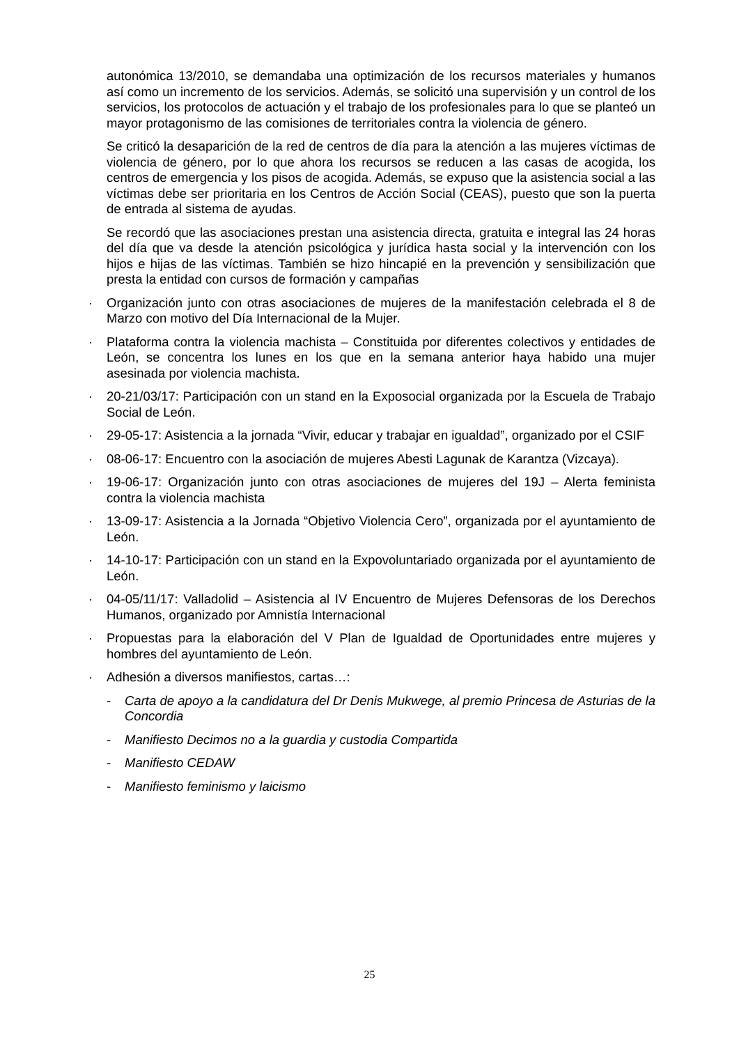autonómica 13/2010, se demandaba una optimización de los recursos materiales y humanos así como un incremento de los servicios. Además, se solicitó una supervisión y un control de los servicios, los protocolos de actuación y el trabajo de los profesionales para lo que se planteó un mayor protagonismo de las comisiones de territoriales contra la violencia de género.
Se criticó la desaparición de la red de centros de día para la atención a las mujeres víctimas de violencia de género, por lo que ahora los recursos se reducen a las casas de acogida, los centros de emergencia y los pisos de acogida. Además, se expuso que la asistencia social a las víctimas debe ser prioritaria en los Centros de Acción Social (CEAS), puesto que son la puerta de entrada al sistema de ayudas.
Se recordó que las asociaciones prestan una asistencia directa, gratuita e integral las 24 horas del día que va desde la atención psicológica y jurídica hasta social y la intervención con los hijos e hijas de las víctimas. También se hizo hincapié en la prevención y sensibilización que presta la entidad con cursos de formación y campañas
· Organización junto con otras asociaciones de mujeres de la manifestación celebrada el 8 de Marzo con motivo del Día Internacional de la Mujer.
· Plataforma contra la violencia machista – Constituida por diferentes colectivos y entidades de León, se concentra los lunes en los que en la semana anterior haya habido una mujer asesinada por violencia machista.
· 20-21/03/17: Participación con un stand en la Exposocial organizada por la Escuela de Trabajo Social de León.
· 29-05-17: Asistencia a la jornada “Vivir, educar y trabajar en igualdad”, organizado por el CSIF
· 08-06-17: Encuentro con la asociación de mujeres Abesti Lagunak de Karantza (Vizcaya).
· 19-06-17: Organización junto con otras asociaciones de mujeres del 19J – Alerta feminista contra la violencia machista
· 13-09-17: Asistencia a la Jornada “Objetivo Violencia Cero”, organizada por el ayuntamiento de León.
· 14-10-17: Participación con un stand en la Expovoluntariado organizada por el ayuntamiento de León.
· 04-05/11/17: Valladolid – Asistencia al IV Encuentro de Mujeres Defensoras de los Derechos Humanos, organizado por Amnistía Internacional
· Propuestas para la elaboración del V Plan de Igualdad de Oportunidades entre mujeres y hombres del ayuntamiento de León.
· Adhesión a diversos manifiestos, cartas…:
- Carta de apoyo a la candidatura del Dr Denis Mukwege, al premio Princesa de Asturias de la Concordia
- Manifiesto Decimos no a la guardia y custodia Compartida
- Manifiesto CEDAW
- Manifiesto feminismo y laicismo
25